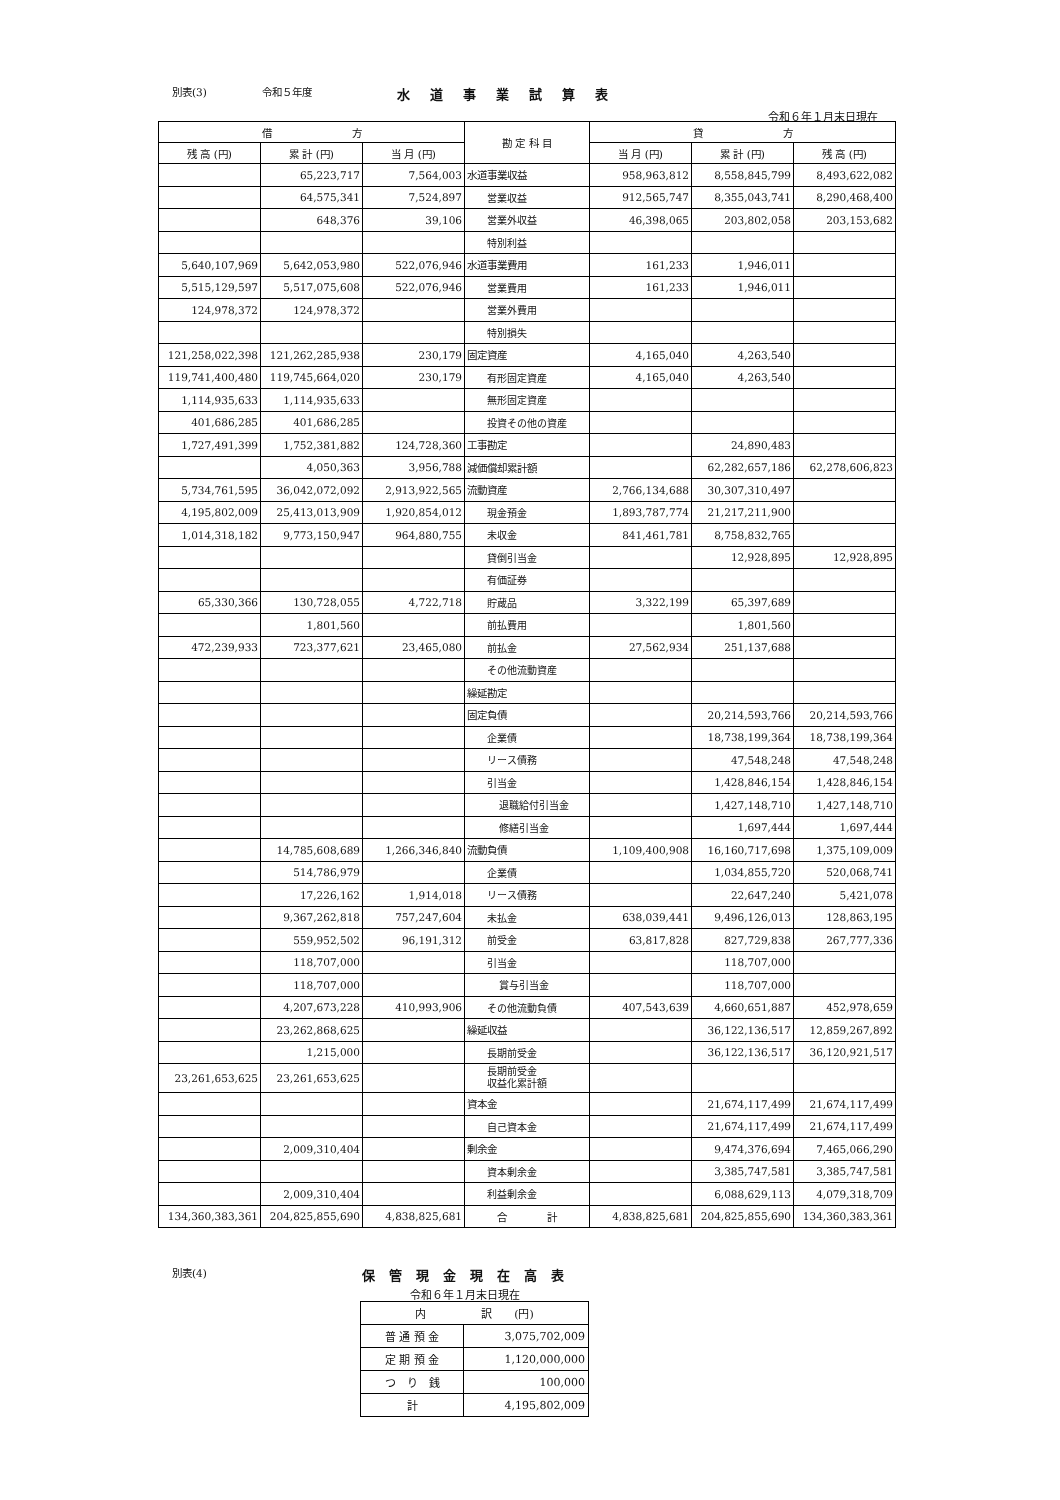別表(3) 令和５年度 水道事業試算表
令和６年１月末日現在
| 借 方 | | | 勘 定 科 目 | 貸 方 | | |
| --- | --- | --- | --- | --- | --- | --- |
| 残 高 (円) | 累 計 (円) | 当 月 (円) | | 当 月 (円) | 累 計 (円) | 残 高 (円) |
| | 65,223,717 | 7,564,003 | 水道事業収益 | 958,963,812 | 8,558,845,799 | 8,493,622,082 |
| | 64,575,341 | 7,524,897 | 営業収益 | 912,565,747 | 8,355,043,741 | 8,290,468,400 |
| | 648,376 | 39,106 | 営業外収益 | 46,398,065 | 203,802,058 | 203,153,682 |
| | | | 特別利益 | | | |
| 5,640,107,969 | 5,642,053,980 | 522,076,946 | 水道事業費用 | 161,233 | 1,946,011 | |
| 5,515,129,597 | 5,517,075,608 | 522,076,946 | 営業費用 | 161,233 | 1,946,011 | |
| 124,978,372 | 124,978,372 | | 営業外費用 | | | |
| | | | 特別損失 | | | |
| 121,258,022,398 | 121,262,285,938 | 230,179 | 固定資産 | 4,165,040 | 4,263,540 | |
| 119,741,400,480 | 119,745,664,020 | 230,179 | 有形固定資産 | 4,165,040 | 4,263,540 | |
| 1,114,935,633 | 1,114,935,633 | | 無形固定資産 | | | |
| 401,686,285 | 401,686,285 | | 投資その他の資産 | | | |
| 1,727,491,399 | 1,752,381,882 | 124,728,360 | 工事勘定 | | 24,890,483 | |
| | 4,050,363 | 3,956,788 | 減価償却累計額 | | 62,282,657,186 | 62,278,606,823 |
| 5,734,761,595 | 36,042,072,092 | 2,913,922,565 | 流動資産 | 2,766,134,688 | 30,307,310,497 | |
| 4,195,802,009 | 25,413,013,909 | 1,920,854,012 | 現金預金 | 1,893,787,774 | 21,217,211,900 | |
| 1,014,318,182 | 9,773,150,947 | 964,880,755 | 未収金 | 841,461,781 | 8,758,832,765 | |
| | | | 貸倒引当金 | | 12,928,895 | 12,928,895 |
| | | | 有価証券 | | | |
| 65,330,366 | 130,728,055 | 4,722,718 | 貯蔵品 | 3,322,199 | 65,397,689 | |
| | 1,801,560 | | 前払費用 | | 1,801,560 | |
| 472,239,933 | 723,377,621 | 23,465,080 | 前払金 | 27,562,934 | 251,137,688 | |
| | | | その他流動資産 | | | |
| | | | 繰延勘定 | | | |
| | | | 固定負債 | | 20,214,593,766 | 20,214,593,766 |
| | | | 企業債 | | 18,738,199,364 | 18,738,199,364 |
| | | | リース債務 | | 47,548,248 | 47,548,248 |
| | | | 引当金 | | 1,428,846,154 | 1,428,846,154 |
| | | | 退職給付引当金 | | 1,427,148,710 | 1,427,148,710 |
| | | | 修繕引当金 | | 1,697,444 | 1,697,444 |
| | 14,785,608,689 | 1,266,346,840 | 流動負債 | 1,109,400,908 | 16,160,717,698 | 1,375,109,009 |
| | 514,786,979 | | 企業債 | | 1,034,855,720 | 520,068,741 |
| | 17,226,162 | 1,914,018 | リース債務 | | 22,647,240 | 5,421,078 |
| | 9,367,262,818 | 757,247,604 | 未払金 | 638,039,441 | 9,496,126,013 | 128,863,195 |
| | 559,952,502 | 96,191,312 | 前受金 | 63,817,828 | 827,729,838 | 267,777,336 |
| | 118,707,000 | | 引当金 | | 118,707,000 | |
| | 118,707,000 | | 賞与引当金 | | 118,707,000 | |
| | 4,207,673,228 | 410,993,906 | その他流動負債 | 407,543,639 | 4,660,651,887 | 452,978,659 |
| | 23,262,868,625 | | 繰延収益 | | 36,122,136,517 | 12,859,267,892 |
| | 1,215,000 | | 長期前受金 | | 36,122,136,517 | 36,120,921,517 |
| 23,261,653,625 | 23,261,653,625 | | 長期前受金 収益化累計額 | | | |
| | | | 資本金 | | 21,674,117,499 | 21,674,117,499 |
| | | | 自己資本金 | | 21,674,117,499 | 21,674,117,499 |
| | 2,009,310,404 | | 剰余金 | | 9,474,376,694 | 7,465,066,290 |
| | | | 資本剰余金 | | 3,385,747,581 | 3,385,747,581 |
| | 2,009,310,404 | | 利益剰余金 | | 6,088,629,113 | 4,079,318,709 |
| 134,360,383,361 | 204,825,855,690 | 4,838,825,681 | 合 計 | 4,838,825,681 | 204,825,855,690 | 134,360,383,361 |
別表(4) 保管現金現在高表
令和６年１月末日現在
| 内 訳 (円) | |
| 普 通 預 金 | 3,075,702,009 |
| 定 期 預 金 | 1,120,000,000 |
| つ り 銭 | 100,000 |
| 計 | 4,195,802,009 |